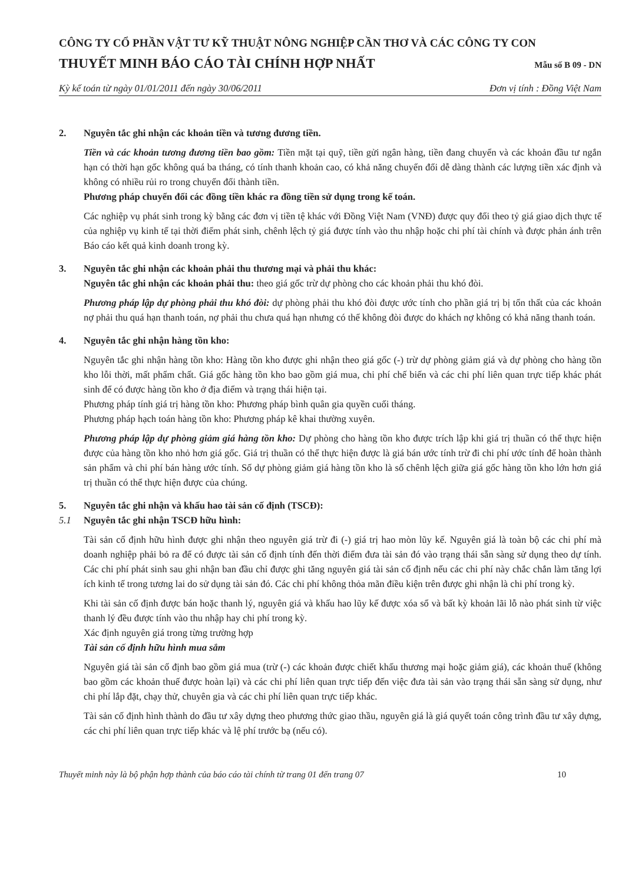CÔNG TY CỔ PHẦN VẬT TƯ KỸ THUẬT NÔNG NGHIỆP CẦN THƠ VÀ CÁC CÔNG TY CON
THUYẾT MINH BÁO CÁO TÀI CHÍNH HỢP NHẤT
Mẫu số B 09 - DN
Kỳ kế toán từ ngày 01/01/2011 đến ngày 30/06/2011 Đơn vị tính : Đồng Việt Nam
2. Nguyên tắc ghi nhận các khoản tiền và tương đương tiền.
Tiền và các khoản tương đương tiền bao gồm: Tiền mặt tại quỹ, tiền gửi ngân hàng, tiền đang chuyển và các khoản đầu tư ngắn hạn có thời hạn gốc không quá ba tháng, có tính thanh khoản cao, có khả năng chuyển đổi dễ dàng thành các lượng tiền xác định và không có nhiều rủi ro trong chuyển đổi thành tiền.
Phương pháp chuyển đổi các đồng tiền khác ra đồng tiền sử dụng trong kế toán.
Các nghiệp vụ phát sinh trong kỳ bằng các đơn vị tiền tệ khác với Đồng Việt Nam (VNĐ) được quy đổi theo tỷ giá giao dịch thực tế của nghiệp vụ kinh tế tại thời điểm phát sinh, chênh lệch tỷ giá được tính vào thu nhập hoặc chi phí tài chính và được phản ánh trên Báo cáo kết quả kinh doanh trong kỳ.
3. Nguyên tắc ghi nhận các khoản phải thu thương mại và phải thu khác:
Nguyên tắc ghi nhận các khoản phải thu: theo giá gốc trừ dự phòng cho các khoản phải thu khó đòi.
Phương pháp lập dự phòng phải thu khó đòi: dự phòng phải thu khó đòi được ước tính cho phần giá trị bị tổn thất của các khoản nợ phải thu quá hạn thanh toán, nợ phải thu chưa quá hạn nhưng có thể không đòi được do khách nợ không có khả năng thanh toán.
4. Nguyên tắc ghi nhận hàng tồn kho:
Nguyên tắc ghi nhận hàng tồn kho: Hàng tồn kho được ghi nhận theo giá gốc (-) trừ dự phòng giảm giá và dự phòng cho hàng tồn kho lỗi thời, mất phẩm chất. Giá gốc hàng tồn kho bao gồm giá mua, chi phí chế biến và các chi phí liên quan trực tiếp khác phát sinh để có được hàng tồn kho ở địa điểm và trạng thái hiện tại.
Phương pháp tính giá trị hàng tồn kho: Phương pháp bình quân gia quyền cuối tháng.
Phương pháp hạch toán hàng tồn kho: Phương pháp kê khai thường xuyên.
Phương pháp lập dự phòng giảm giá hàng tồn kho: Dự phòng cho hàng tồn kho được trích lập khi giá trị thuần có thể thực hiện được của hàng tồn kho nhỏ hơn giá gốc. Giá trị thuần có thể thực hiện được là giá bán ước tính trừ đi chi phí ước tính để hoàn thành sản phẩm và chi phí bán hàng ước tính. Số dự phòng giảm giá hàng tồn kho là số chênh lệch giữa giá gốc hàng tồn kho lớn hơn giá trị thuần có thể thực hiện được của chúng.
5. Nguyên tắc ghi nhận và khấu hao tài sản cố định (TSCĐ):
5.1 Nguyên tắc ghi nhận TSCĐ hữu hình:
Tài sản cố định hữu hình được ghi nhận theo nguyên giá trừ đi (-) giá trị hao mòn lũy kế. Nguyên giá là toàn bộ các chi phí mà doanh nghiệp phải bỏ ra để có được tài sản cố định tính đến thời điểm đưa tài sản đó vào trạng thái sẵn sàng sử dụng theo dự tính. Các chi phí phát sinh sau ghi nhận ban đầu chỉ được ghi tăng nguyên giá tài sản cố định nếu các chi phí này chắc chắn làm tăng lợi ích kinh tế trong tương lai do sử dụng tài sản đó. Các chi phí không thỏa mãn điều kiện trên được ghi nhận là chi phí trong kỳ.
Khi tài sản cố định được bán hoặc thanh lý, nguyên giá và khấu hao lũy kế được xóa sổ và bất kỳ khoản lãi lỗ nào phát sinh từ việc thanh lý đều được tính vào thu nhập hay chi phí trong kỳ.
Xác định nguyên giá trong từng trường hợp
Tài sản cố định hữu hình mua sắm
Nguyên giá tài sản cố định bao gồm giá mua (trừ (-) các khoản được chiết khấu thương mại hoặc giảm giá), các khoản thuế (không bao gồm các khoản thuế được hoàn lại) và các chi phí liên quan trực tiếp đến việc đưa tài sản vào trạng thái sẵn sàng sử dụng, như chi phí lắp đặt, chạy thử, chuyên gia và các chi phí liên quan trực tiếp khác.
Tài sản cố định hình thành do đầu tư xây dựng theo phương thức giao thầu, nguyên giá là giá quyết toán công trình đầu tư xây dựng, các chi phí liên quan trực tiếp khác và lệ phí trước bạ (nếu có).
Thuyết minh này là bộ phận hợp thành của báo cáo tài chính từ trang 01 đến trang 07 10